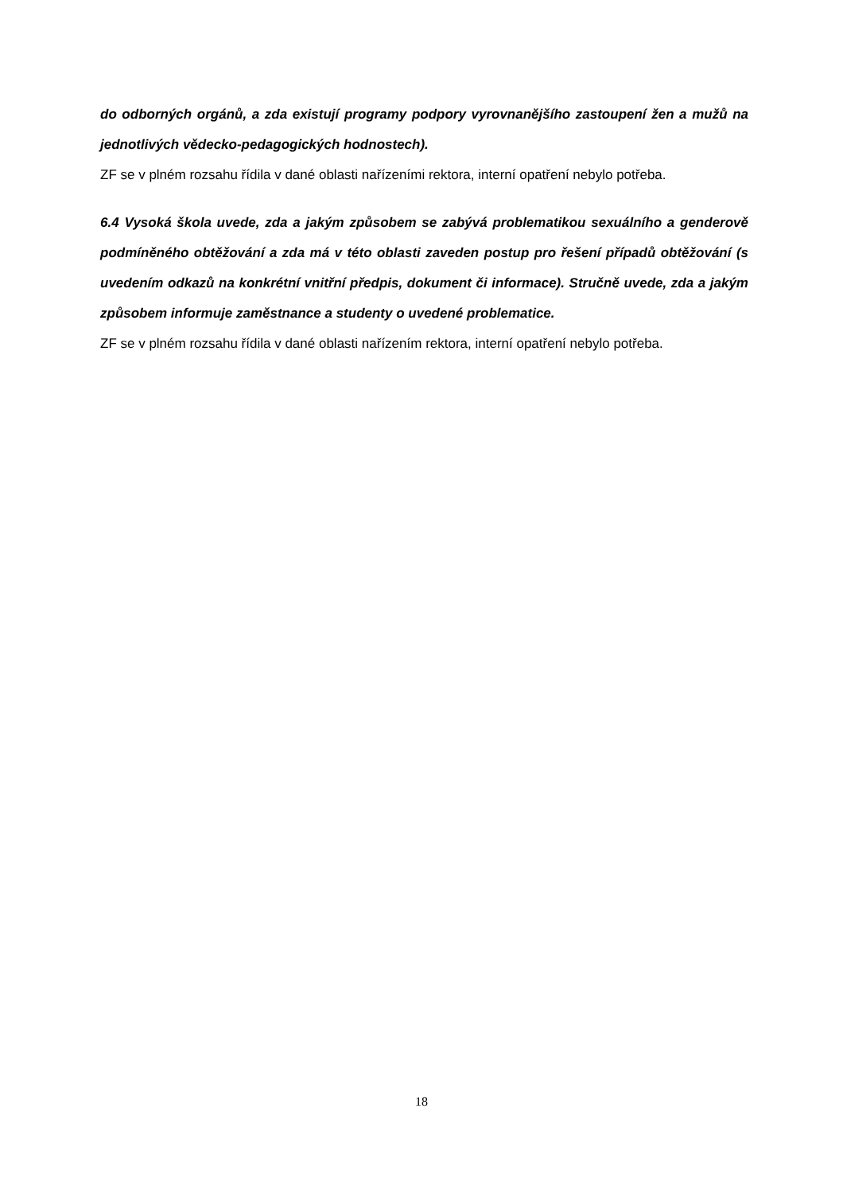do odborných orgánů, a zda existují programy podpory vyrovnanějšího zastoupení žen a mužů na jednotlivých vědecko-pedagogických hodnostech).
ZF se v plném rozsahu řídila v dané oblasti nařízeními rektora, interní opatření nebylo potřeba.
6.4 Vysoká škola uvede, zda a jakým způsobem se zabývá problematikou sexuálního a genderově podmíněného obtěžování a zda má v této oblasti zaveden postup pro řešení případů obtěžování (s uvedením odkazů na konkrétní vnitřní předpis, dokument či informace). Stručně uvede, zda a jakým způsobem informuje zaměstnance a studenty o uvedené problematice.
ZF se v plném rozsahu řídila v dané oblasti nařízením rektora, interní opatření nebylo potřeba.
18